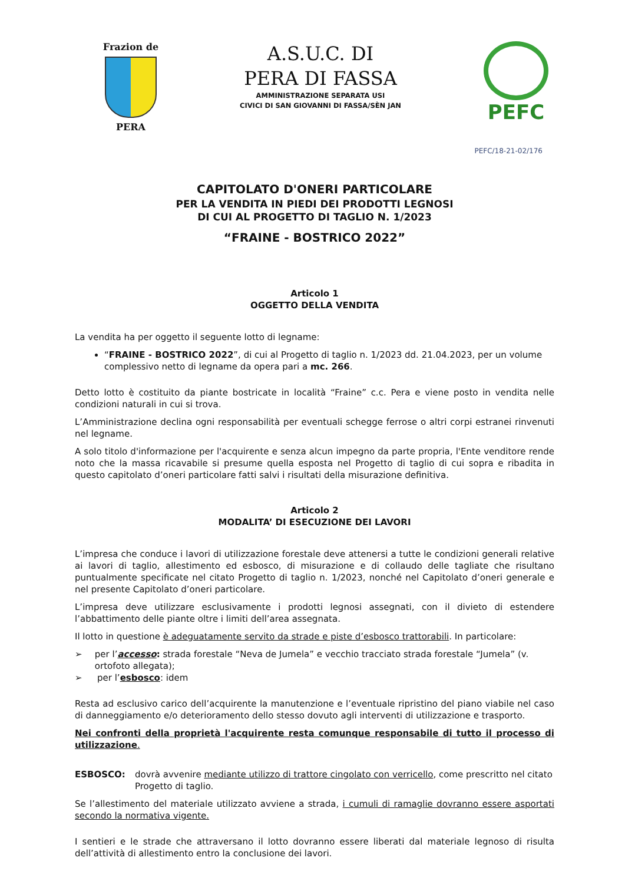Frazion de
PERA
A.S.U.C. DI
PERA DI FASSA
AMMINISTRAZIONE SEPARATA USI
CIVICI DI SAN GIOVANNI DI FASSA/SÈN JAN
PEFC
PEFC/18-21-02/176
CAPITOLATO D'ONERI PARTICOLARE
PER LA VENDITA IN PIEDI DEI PRODOTTI LEGNOSI
DI CUI AL PROGETTO DI TAGLIO N. 1/2023
“FRAINE - BOSTRICO 2022”
Articolo 1
OGGETTO DELLA VENDITA
La vendita ha per oggetto il seguente lotto di legname:
“FRAINE - BOSTRICO 2022”, di cui al Progetto di taglio n. 1/2023 dd. 21.04.2023, per un volume complessivo netto di legname da opera pari a mc. 266.
Detto lotto è costituito da piante bostricate in località “Fraine” c.c. Pera e viene posto in vendita nelle condizioni naturali in cui si trova.
L’Amministrazione declina ogni responsabilità per eventuali schegge ferrose o altri corpi estranei rinvenuti nel legname.
A solo titolo d'informazione per l'acquirente e senza alcun impegno da parte propria, l'Ente venditore rende noto che la massa ricavabile si presume quella esposta nel Progetto di taglio di cui sopra e ribadita in questo capitolato d’oneri particolare fatti salvi i risultati della misurazione definitiva.
Articolo 2
MODALITA’ DI ESECUZIONE DEI LAVORI
L’impresa che conduce i lavori di utilizzazione forestale deve attenersi a tutte le condizioni generali relative ai lavori di taglio, allestimento ed esbosco, di misurazione e di collaudo delle tagliate che risultano puntualmente specificate nel citato Progetto di taglio n. 1/2023, nonché nel Capitolato d’oneri generale e nel presente Capitolato d’oneri particolare.
L’impresa deve utilizzare esclusivamente i prodotti legnosi assegnati, con il divieto di estendere l’abbattimento delle piante oltre i limiti dell’area assegnata.
Il lotto in questione è adeguatamente servito da strade e piste d’esbosco trattorabili. In particolare:
➢ per l’accesso: strada forestale “Neva de Jumela” e vecchio tracciato strada forestale “Jumela” (v. ortofoto allegata);
➢ per l’esbosco: idem
Resta ad esclusivo carico dell’acquirente la manutenzione e l’eventuale ripristino del piano viabile nel caso di danneggiamento e/o deterioramento dello stesso dovuto agli interventi di utilizzazione e trasporto.
Nei confronti della proprietà l'acquirente resta comunque responsabile di tutto il processo di utilizzazione.
ESBOSCO: dovrà avvenire mediante utilizzo di trattore cingolato con verricello, come prescritto nel citato Progetto di taglio.
Se l’allestimento del materiale utilizzato avviene a strada, i cumuli di ramaglie dovranno essere asportati secondo la normativa vigente.
I sentieri e le strade che attraversano il lotto dovranno essere liberati dal materiale legnoso di risulta dell’attività di allestimento entro la conclusione dei lavori.